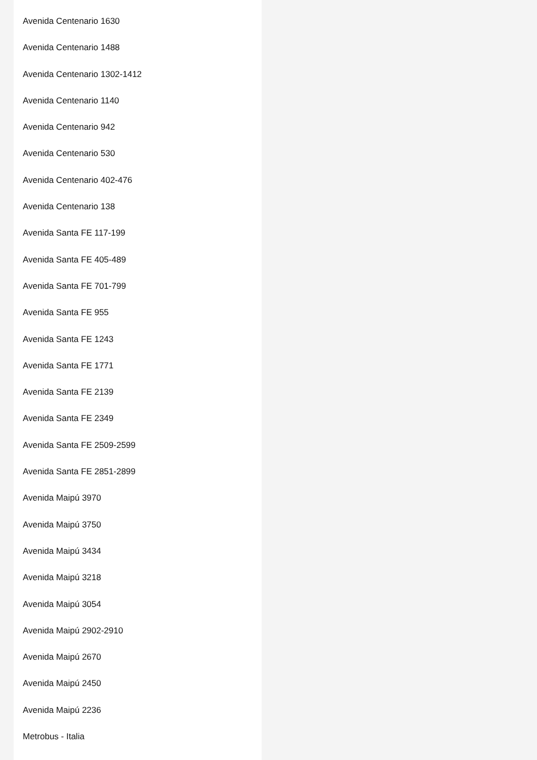Avenida Centenario 1630
Avenida Centenario 1488
Avenida Centenario 1302-1412
Avenida Centenario 1140
Avenida Centenario 942
Avenida Centenario 530
Avenida Centenario 402-476
Avenida Centenario 138
Avenida Santa FE 117-199
Avenida Santa FE 405-489
Avenida Santa FE 701-799
Avenida Santa FE 955
Avenida Santa FE 1243
Avenida Santa FE 1771
Avenida Santa FE 2139
Avenida Santa FE 2349
Avenida Santa FE 2509-2599
Avenida Santa FE 2851-2899
Avenida Maipú 3970
Avenida Maipú 3750
Avenida Maipú 3434
Avenida Maipú 3218
Avenida Maipú 3054
Avenida Maipú 2902-2910
Avenida Maipú 2670
Avenida Maipú 2450
Avenida Maipú 2236
Metrobus - Italia